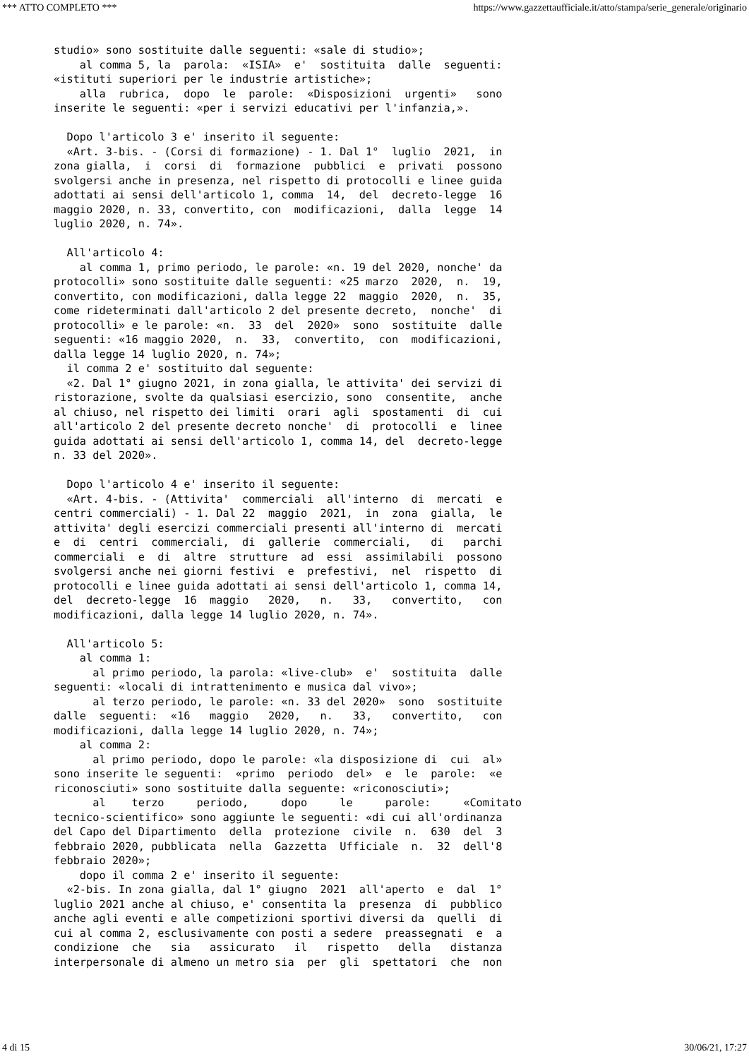*** ATTO COMPLETO *** https://www.gazzettaufficiale.it/atto/stampa/serie_generale/originario
studio» sono sostituite dalle seguenti: «sale di studio»;
    al comma 5, la  parola:  «ISIA»  e'  sostituita  dalle  seguenti:
«istituti superiori per le industrie artistiche»;
    alla  rubrica,  dopo  le  parole:  «Disposizioni  urgenti»   sono
inserite le seguenti: «per i servizi educativi per l'infanzia,».

  Dopo l'articolo 3 e' inserito il seguente:
  «Art. 3-bis. - (Corsi di formazione) - 1. Dal 1°  luglio  2021,  in
zona gialla,  i  corsi  di  formazione  pubblici  e  privati  possono
svolgersi anche in presenza, nel rispetto di protocolli e linee guida
adottati ai sensi dell'articolo 1, comma  14,  del  decreto-legge  16
maggio 2020, n. 33, convertito, con  modificazioni,  dalla  legge  14
luglio 2020, n. 74».

  All'articolo 4:
    al comma 1, primo periodo, le parole: «n. 19 del 2020, nonche' da
protocolli» sono sostituite dalle seguenti: «25 marzo  2020,  n.  19,
convertito, con modificazioni, dalla legge 22  maggio  2020,  n.  35,
come rideterminati dall'articolo 2 del presente decreto,  nonche'  di
protocolli» e le parole: «n.  33  del  2020»  sono  sostituite  dalle
seguenti: «16 maggio 2020,  n.  33,  convertito,  con  modificazioni,
dalla legge 14 luglio 2020, n. 74»;
  il comma 2 e' sostituito dal seguente:
  «2. Dal 1° giugno 2021, in zona gialla, le attivita' dei servizi di
ristorazione, svolte da qualsiasi esercizio, sono  consentite,  anche
al chiuso, nel rispetto dei limiti  orari  agli  spostamenti  di  cui
all'articolo 2 del presente decreto nonche'  di  protocolli  e  linee
guida adottati ai sensi dell'articolo 1, comma 14, del  decreto-legge
n. 33 del 2020».

  Dopo l'articolo 4 e' inserito il seguente:
  «Art. 4-bis. - (Attivita'  commerciali  all'interno  di  mercati  e
centri commerciali) - 1. Dal 22  maggio  2021,  in  zona  gialla,  le
attivita' degli esercizi commerciali presenti all'interno di  mercati
e  di  centri  commerciali,  di  gallerie  commerciali,   di   parchi
commerciali  e  di  altre  strutture  ad  essi  assimilabili  possono
svolgersi anche nei giorni festivi  e  prefestivi,  nel  rispetto  di
protocolli e linee guida adottati ai sensi dell'articolo 1, comma 14,
del  decreto-legge  16  maggio   2020,   n.   33,   convertito,   con
modificazioni, dalla legge 14 luglio 2020, n. 74».

  All'articolo 5:
    al comma 1:
      al primo periodo, la parola: «live-club»  e'  sostituita  dalle
seguenti: «locali di intrattenimento e musica dal vivo»;
      al terzo periodo, le parole: «n. 33 del 2020»  sono  sostituite
dalle  seguenti:  «16   maggio   2020,   n.   33,   convertito,   con
modificazioni, dalla legge 14 luglio 2020, n. 74»;
    al comma 2:
      al primo periodo, dopo le parole: «la disposizione di  cui  al»
sono inserite le seguenti:  «primo  periodo  del»  e  le  parole:  «e
riconosciuti» sono sostituite dalla seguente: «riconosciuti»;
      al    terzo     periodo,     dopo     le     parole:     «Comitato
tecnico-scientifico» sono aggiunte le seguenti: «di cui all'ordinanza
del Capo del Dipartimento  della  protezione  civile  n.  630  del  3
febbraio 2020, pubblicata  nella  Gazzetta  Ufficiale  n.  32  dell'8
febbraio 2020»;
    dopo il comma 2 e' inserito il seguente:
  «2-bis. In zona gialla, dal 1° giugno  2021  all'aperto  e  dal  1°
luglio 2021 anche al chiuso, e' consentita la  presenza  di  pubblico
anche agli eventi e alle competizioni sportivi diversi da  quelli  di
cui al comma 2, esclusivamente con posti a sedere  preassegnati  e  a
condizione  che   sia   assicurato   il   rispetto   della   distanza
interpersonale di almeno un metro sia  per  gli  spettatori  che  non
4 di 15 30/06/21, 17:27